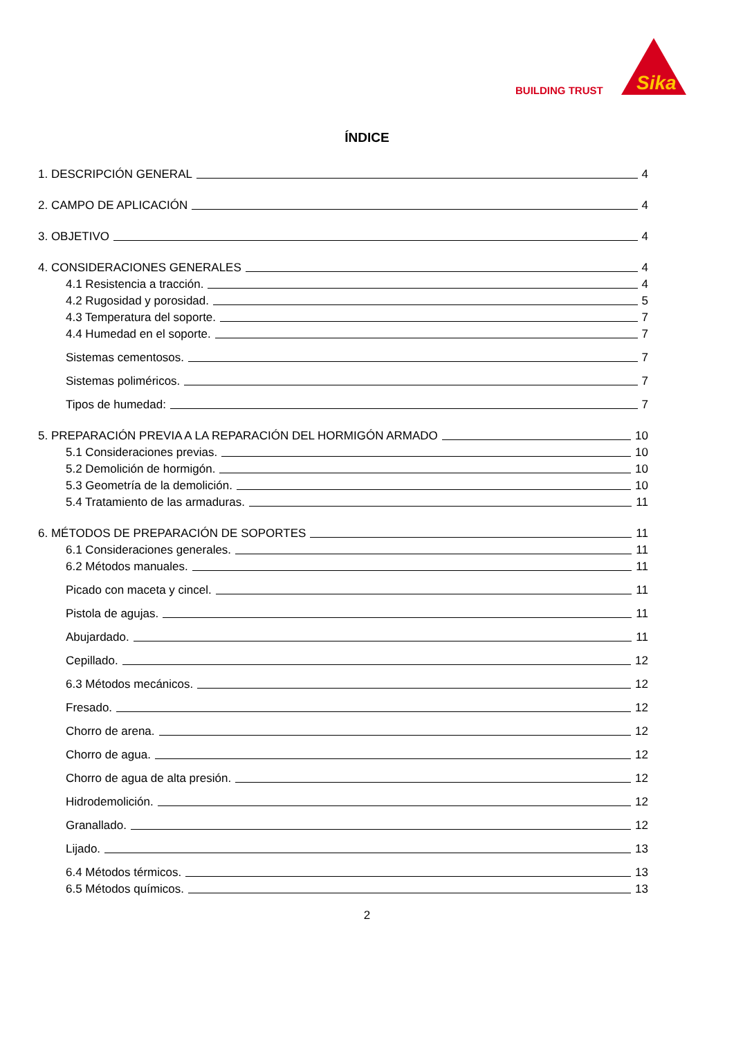BUILDING TRUST
Sika
ÍNDICE
1. DESCRIPCIÓN GENERAL 4
2. CAMPO DE APLICACIÓN 4
3. OBJETIVO 4
4. CONSIDERACIONES GENERALES 4
4.1 Resistencia a tracción. 4
4.2 Rugosidad y porosidad. 5
4.3 Temperatura del soporte. 7
4.4 Humedad en el soporte. 7
Sistemas cementosos. 7
Sistemas poliméricos. 7
Tipos de humedad: 7
5. PREPARACIÓN PREVIA A LA REPARACIÓN DEL HORMIGÓN ARMADO 10
5.1 Consideraciones previas. 10
5.2 Demolición de hormigón. 10
5.3 Geometría de la demolición. 10
5.4 Tratamiento de las armaduras. 11
6. MÉTODOS DE PREPARACIÓN DE SOPORTES 11
6.1 Consideraciones generales. 11
6.2 Métodos manuales. 11
Picado con maceta y cincel. 11
Pistola de agujas. 11
Abujardado. 11
Cepillado. 12
6.3 Métodos mecánicos. 12
Fresado. 12
Chorro de arena. 12
Chorro de agua. 12
Chorro de agua de alta presión. 12
Hidrodemolición. 12
Granallado. 12
Lijado. 13
6.4 Métodos térmicos. 13
6.5 Métodos químicos. 13
2